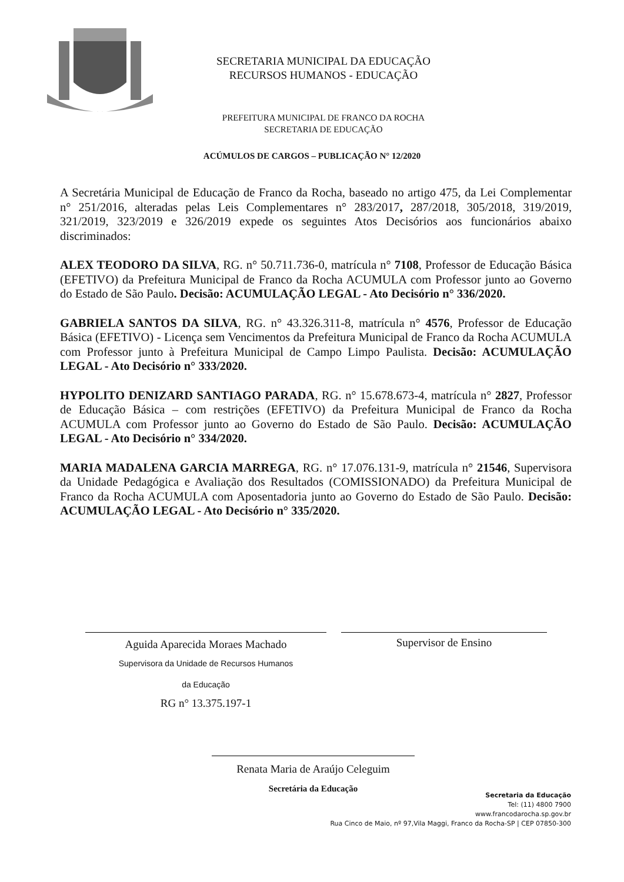SECRETARIA MUNICIPAL DA EDUCAÇÃO
RECURSOS HUMANOS - EDUCAÇÃO
PREFEITURA MUNICIPAL DE FRANCO DA ROCHA
SECRETARIA DE EDUCAÇÃO
ACÚMULOS DE CARGOS – PUBLICAÇÃO N° 12/2020
A Secretária Municipal de Educação de Franco da Rocha, baseado no artigo 475, da Lei Complementar n° 251/2016, alteradas pelas Leis Complementares n° 283/2017, 287/2018, 305/2018, 319/2019, 321/2019, 323/2019 e 326/2019 expede os seguintes Atos Decisórios aos funcionários abaixo discriminados:
ALEX TEODORO DA SILVA, RG. n° 50.711.736-0, matrícula n° 7108, Professor de Educação Básica (EFETIVO) da Prefeitura Municipal de Franco da Rocha ACUMULA com Professor junto ao Governo do Estado de São Paulo. Decisão: ACUMULAÇÃO LEGAL - Ato Decisório n° 336/2020.
GABRIELA SANTOS DA SILVA, RG. n° 43.326.311-8, matrícula n° 4576, Professor de Educação Básica (EFETIVO) - Licença sem Vencimentos da Prefeitura Municipal de Franco da Rocha ACUMULA com Professor junto à Prefeitura Municipal de Campo Limpo Paulista. Decisão: ACUMULAÇÃO LEGAL - Ato Decisório n° 333/2020.
HYPOLITO DENIZARD SANTIAGO PARADA, RG. n° 15.678.673-4, matrícula n° 2827, Professor de Educação Básica – com restrições (EFETIVO) da Prefeitura Municipal de Franco da Rocha ACUMULA com Professor junto ao Governo do Estado de São Paulo. Decisão: ACUMULAÇÃO LEGAL - Ato Decisório n° 334/2020.
MARIA MADALENA GARCIA MARREGA, RG. n° 17.076.131-9, matrícula n° 21546, Supervisora da Unidade Pedagógica e Avaliação dos Resultados (COMISSIONADO) da Prefeitura Municipal de Franco da Rocha ACUMULA com Aposentadoria junto ao Governo do Estado de São Paulo. Decisão: ACUMULAÇÃO LEGAL - Ato Decisório n° 335/2020.
Aguida Aparecida Moraes Machado
Supervisora da Unidade de Recursos Humanos
da Educação
RG n° 13.375.197-1
Supervisor de Ensino
Renata Maria de Araújo Celeguim
Secretária da Educação
Secretaria da Educação
Tel: (11) 4800 7900
www.francodarocha.sp.gov.br
Rua Cinco de Maio, nº 97,Vila Maggi, Franco da Rocha-SP | CEP 07850-300